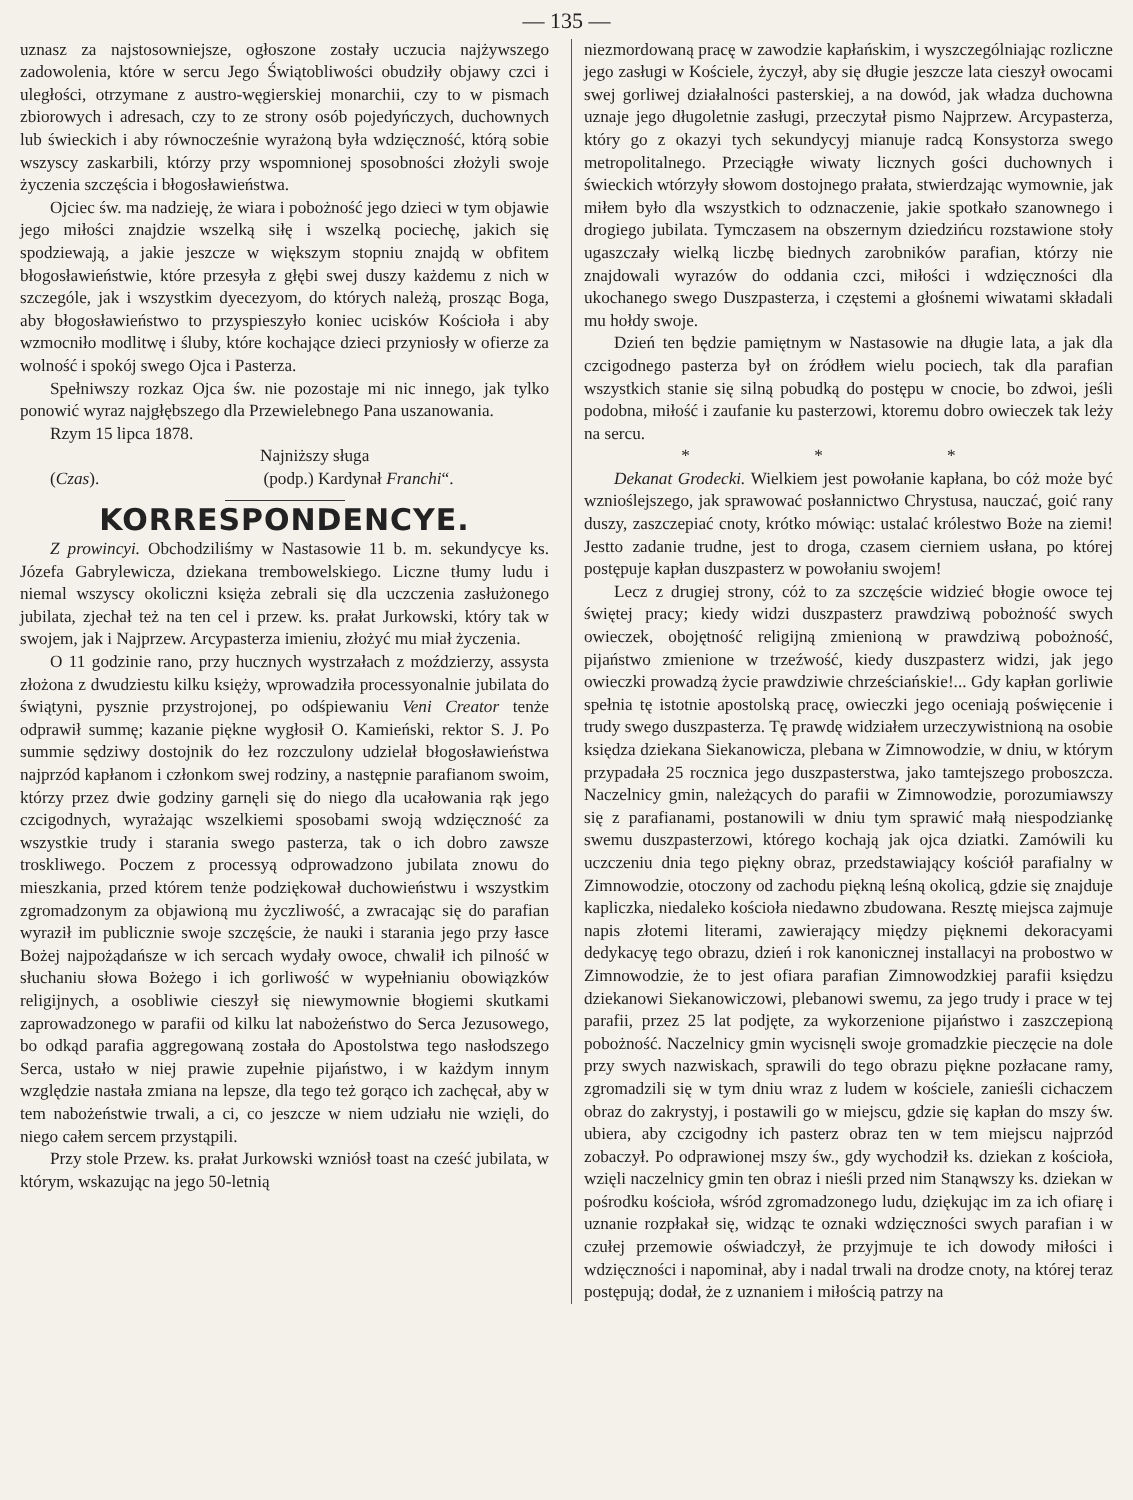— 135 —
uznasz za najstosowniejsze, ogłoszone zostały uczucia najżywszego zadowolenia, które w sercu Jego Świątobliwości obudziły objawy czci i uległości, otrzymane z austro-węgierskiej monarchii, czy to w pismach zbiorowych i adresach, czy to ze strony osób pojedyńczych, duchownych lub świeckich i aby równocześnie wyrażoną była wdzięczność, którą sobie wszyscy zaskarbili, którzy przy wspomnionej sposobności złożyli swoje życzenia szczęścia i błogosławieństwa.
Ojciec św. ma nadzieję, że wiara i pobożność jego dzieci w tym objawie jego miłości znajdzie wszelką siłę i wszelką pociechę, jakich się spodziewają, a jakie jeszcze w większym stopniu znajdą w obfitem błogosławieństwie, które przesyła z głębi swej duszy każdemu z nich w szczególe, jak i wszystkim dyecezyom, do których należą, prosząc Boga, aby błogosławieństwo to przyspieszyło koniec ucisków Kościoła i aby wzmocniło modlitwę i śluby, które kochające dzieci przyniosły w ofierze za wolność i spokój swego Ojca i Pasterza.
Spełniwszy rozkaz Ojca św. nie pozostaje mi nic innego, jak tylko ponowić wyraz najgłębszego dla Przewielebnego Pana uszanowania.
Rzym 15 lipca 1878.
Najniższy sługa
(Czas). (podp.) Kardynał Franchi“.
KORRESPONDENCYE.
Z prowincyi. Obchodziliśmy w Nastasowie 11 b. m. sekundycye ks. Józefa Gabrylewicza, dziekana trembowelskiego. Liczne tłumy ludu i niemal wszyscy okoliczni księża zebrali się dla uczczenia zasłużonego jubilata, zjechał też na ten cel i przew. ks. prałat Jurkowski, który tak w swojem, jak i Najprzew. Arcypasterza imieniu, złożyć mu miał życzenia.
O 11 godzinie rano, przy hucznych wystrzałach z moździerzy, assysta złożona z dwudziestu kilku księży, wprowadziła processyonalnie jubilata do świątyni, pysznie przystrojonej, po odśpiewaniu Veni Creator tenże odprawił summę; kazanie piękne wygłosił O. Kamieński, rektor S. J. Po summie sędziwy dostojnik do łez rozczulony udzielał błogosławieństwa najprzód kapłanom i członkom swej rodziny, a następnie parafianom swoim, którzy przez dwie godziny garnęli się do niego dla ucałowania rąk jego czcigodnych, wyrażając wszelkiemi sposobami swoją wdzięczność za wszystkie trudy i starania swego pasterza, tak o ich dobro zawsze troskliwego. Poczem z processyą odprowadzono jubilata znowu do mieszkania, przed którem tenże podziękował duchowieństwu i wszystkim zgromadzonym za objawioną mu życzliwość, a zwracając się do parafian wyraził im publicznie swoje szczęście, że nauki i starania jego przy łasce Bożej najpożądańsze w ich sercach wydały owoce, chwalił ich pilność w słuchaniu słowa Bożego i ich gorliwość w wypełnianiu obowiązków religijnych, a osobliwie cieszył się niewymownie błogiemi skutkami zaprowadzonego w parafii od kilku lat nabożeństwo do Serca Jezusowego, bo odkąd parafia aggregowaną została do Apostolstwa tego nasłodszego Serca, ustało w niej prawie zupełnie pijaństwo, i w każdym innym względzie nastała zmiana na lepsze, dla tego też gorąco ich zachęcał, aby w tem nabożeństwie trwali, a ci, co jeszcze w niem udziału nie wzięli, do niego całem sercem przystąpili.
Przy stole Przew. ks. prałat Jurkowski wzniósł toast na cześć jubilata, w którym, wskazując na jego 50-letnią
niezmordowaną pracę w zawodzie kapłańskim, i wyszczególniając rozliczne jego zasługi w Kościele, życzył, aby się długie jeszcze lata cieszył owocami swej gorliwej działalności pasterskiej, a na dowód, jak władza duchowna uznaje jego długoletnie zasługi, przeczytał pismo Najprzew. Arcypasterza, który go z okazyi tych sekundycyj mianuje radcą Konsystorza swego metropolitalnego. Przeciągłe wiwaty licznych gości duchownych i świeckich wtórzyły słowom dostojnego prałata, stwierdzając wymownie, jak miłem było dla wszystkich to odznaczenie, jakie spotkało szanownego i drogiego jubilata. Tymczasem na obszernym dziedzińcu rozstawione stoły ugaszczały wielką liczbę biednych zarobników parafian, którzy nie znajdowali wyrazów do oddania czci, miłości i wdzięczności dla ukochanego swego Duszpasterza, i częstemi a głośnemi wiwatami składali mu hołdy swoje.
Dzień ten będzie pamiętnym w Nastasowie na długie lata, a jak dla czcigodnego pasterza był on źródłem wielu pociech, tak dla parafian wszystkich stanie się silną pobudką do postępu w cnocie, bo zdwoi, jeśli podobna, miłość i zaufanie ku pasterzowi, ktoremu dobro owieczek tak leży na sercu.
* * *
Dekanat Grodecki. Wielkiem jest powołanie kapłana, bo cóż może być wznioślejszego, jak sprawować posłannictwo Chrystusa, nauczać, goić rany duszy, zaszczepiać cnoty, krótko mówiąc: ustalać królestwo Boże na ziemi! Jestto zadanie trudne, jest to droga, czasem cierniem usłana, po której postępuje kapłan duszpasterz w powołaniu swojem!
Lecz z drugiej strony, cóż to za szczęście widzieć błogie owoce tej świętej pracy; kiedy widzi duszpasterz prawdziwą pobożność swych owieczek, obojętność religijną zmienioną w prawdziwą pobożność, pijaństwo zmienione w trzeźwość, kiedy duszpasterz widzi, jak jego owieczki prowadzą życie prawdziwie chrześciańskie!... Gdy kapłan gorliwie spełnia tę istotnie apostolską pracę, owieczki jego oceniają poświęcenie i trudy swego duszpasterza. Tę prawdę widziałem urzeczywistnioną na osobie księdza dziekana Siekanowicza, plebana w Zimnowodzie, w dniu, w którym przypadała 25 rocznica jego duszpasterstwa, jako tamtejszego proboszcza. Naczelnicy gmin, należących do parafii w Zimnowodzie, porozumiawszy się z parafianami, postanowili w dniu tym sprawić małą niespodziankę swemu duszpasterzowi, którego kochają jak ojca dziatki. Zamówili ku uczczeniu dnia tego piękny obraz, przedstawiający kościół parafialny w Zimnowodzie, otoczony od zachodu piękną leśną okolicą, gdzie się znajduje kapliczka, niedaleko kościoła niedawno zbudowana. Resztę miejsca zajmuje napis złotemi literami, zawierający między pięknemi dekoracyami dedykacyę tego obrazu, dzień i rok kanonicznej installacyi na probostwo w Zimnowodzie, że to jest ofiara parafian Zimnowodzkiej parafii księdzu dziekanowi Siekanowiczowi, plebanowi swemu, za jego trudy i prace w tej parafii, przez 25 lat podjęte, za wykorzenione pijaństwo i zaszczepioną pobożność. Naczelnicy gmin wycisnęli swoje gromadzkie pieczęcie na dole przy swych nazwiskach, sprawili do tego obrazu piękne pozłacane ramy, zgromadzili się w tym dniu wraz z ludem w kościele, zanieśli cichaczem obraz do zakrystyj, i postawili go w miejscu, gdzie się kapłan do mszy św. ubiera, aby czcigodny ich pasterz obraz ten w tem miejscu najprzód zobaczył. Po odprawionej mszy św., gdy wychodził ks. dziekan z kościoła, wzięli naczelnicy gmin ten obraz i nieśli przed nim Stanąwszy ks. dziekan w pośrodku kościoła, wśród zgromadzonego ludu, dziękując im za ich ofiarę i uznanie rozpłakał się, widząc te oznaki wdzięczności swych parafian i w czułej przemowie oświadczył, że przyjmuje te ich dowody miłości i wdzięczności i napominał, aby i nadal trwali na drodze cnoty, na której teraz postępują; dodał, że z uznaniem i miłością patrzy na